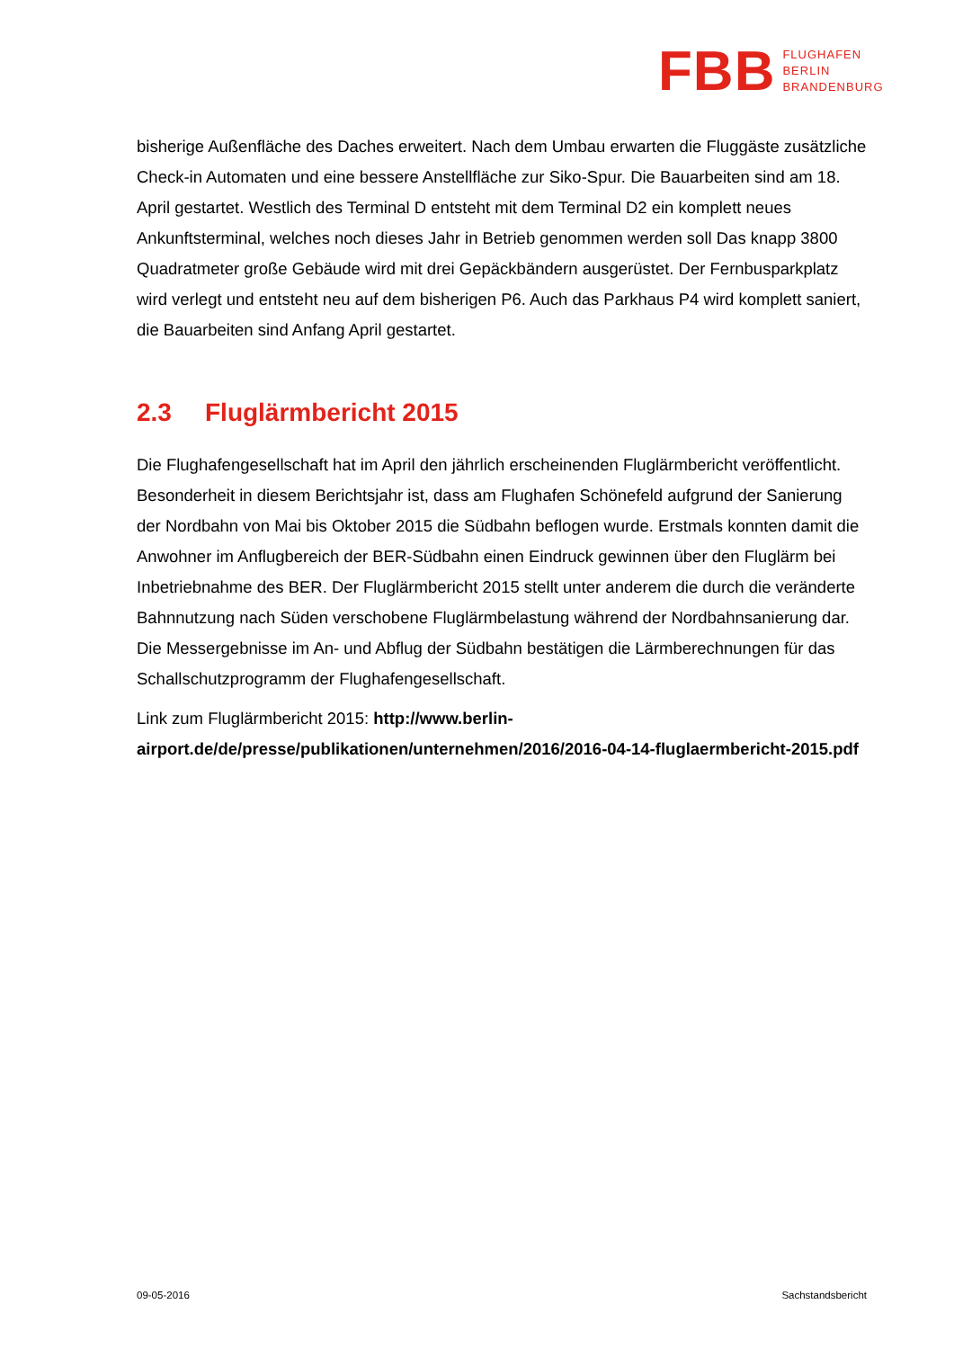FBB
FLUGHAFEN
BERLIN
BRANDENBURG
bisherige Außenfläche des Daches erweitert. Nach dem Umbau erwarten die Fluggäste zu­sätzliche Check-in Automaten und eine bessere Anstellfläche zur Siko-Spur. Die Bauarbeiten sind am 18. April gestartet. Westlich des Terminal D entsteht mit dem Terminal D2 ein kom­plett neues Ankunftsterminal, welches noch dieses Jahr in Betrieb genommen werden soll Das knapp 3800 Quadratmeter große Gebäude wird mit drei Gepäckbändern ausgerüstet. Der Fernbusparkplatz wird verlegt und entsteht neu auf dem bisherigen P6. Auch das Park­haus P4 wird komplett saniert, die Bauarbeiten sind Anfang April gestartet.
2.3 Fluglärmbericht 2015
Die Flughafengesellschaft hat im April den jährlich erscheinenden Fluglärmbericht veröffent­licht. Besonderheit in diesem Berichtsjahr ist, dass am Flughafen Schönefeld aufgrund der Sanierung der Nordbahn von Mai bis Oktober 2015 die Südbahn beflogen wurde. Erstmals konnten damit die Anwohner im Anflugbereich der BER-Südbahn einen Eindruck gewinnen über den Fluglärm bei Inbetriebnahme des BER. Der Fluglärmbericht 2015 stellt unter ande­rem die durch die veränderte Bahnnutzung nach Süden verschobene Fluglärmbelastung während der Nordbahnsanierung dar. Die Messergebnisse im An- und Abflug der Südbahn bestätigen die Lärmberechnungen für das Schallschutzprogramm der Flughafengesell­schaft.
Link zum Fluglärmbericht 2015: http://www.berlin-airport.de/de/presse/publikationen/unternehmen/2016/2016-04-14-fluglaermbericht-2015.pdf
09-05-2016 Sachstandsbericht